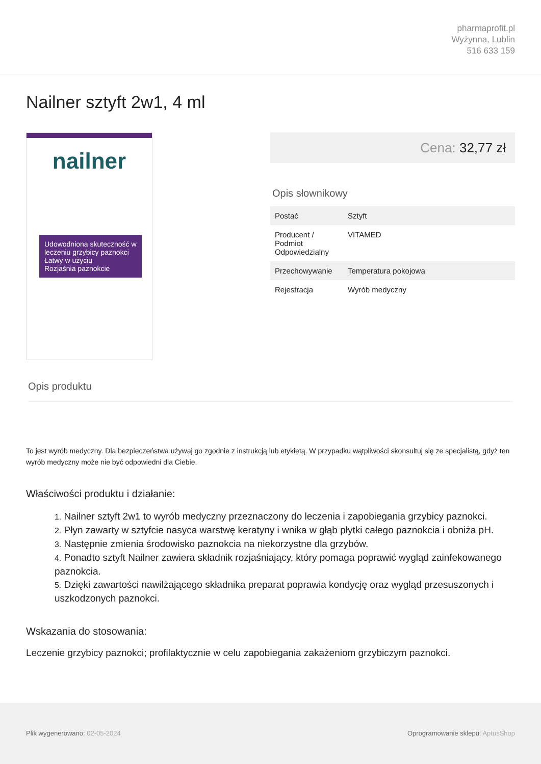pharmaprofit.pl
Wyżynna, Lublin
516 633 159
Nailner sztyft 2w1, 4 ml
nailner
Udowodniona skuteczność w leczeniu grzybicy paznokci
Łatwy w użyciu
Rozjaśnia paznokcie
Cena: 32,77 zł
Opis słownikowy
| Postać | Sztyft |
| Producent / Podmiot Odpowiedzialny | VITAMED |
| Przechowywanie | Temperatura pokojowa |
| Rejestracja | Wyrób medyczny |
Opis produktu
To jest wyrób medyczny. Dla bezpieczeństwa używaj go zgodnie z instrukcją lub etykietą. W przypadku wątpliwości skonsultuj się ze specjalistą, gdyż ten wyrób medyczny może nie być odpowiedni dla Ciebie.
Właściwości produktu i działanie:
1. Nailner sztyft 2w1 to wyrób medyczny przeznaczony do leczenia i zapobiegania grzybicy paznokci.
2. Płyn zawarty w sztyfcie nasyca warstwę keratyny i wnika w głąb płytki całego paznokcia i obniża pH.
3. Następnie zmienia środowisko paznokcia na niekorzystne dla grzybów.
4. Ponadto sztyft Nailner zawiera składnik rozjaśniający, który pomaga poprawić wygląd zainfekowanego paznokcia.
5. Dzięki zawartości nawilżającego składnika preparat poprawia kondycję oraz wygląd przesuszonych i uszkodzonych paznokci.
Wskazania do stosowania:
Leczenie grzybicy paznokci; profilaktycznie w celu zapobiegania zakażeniom grzybiczym paznokci.
Plik wygenerowano: 02-05-2024 Oprogramowanie sklepu: AptusShop